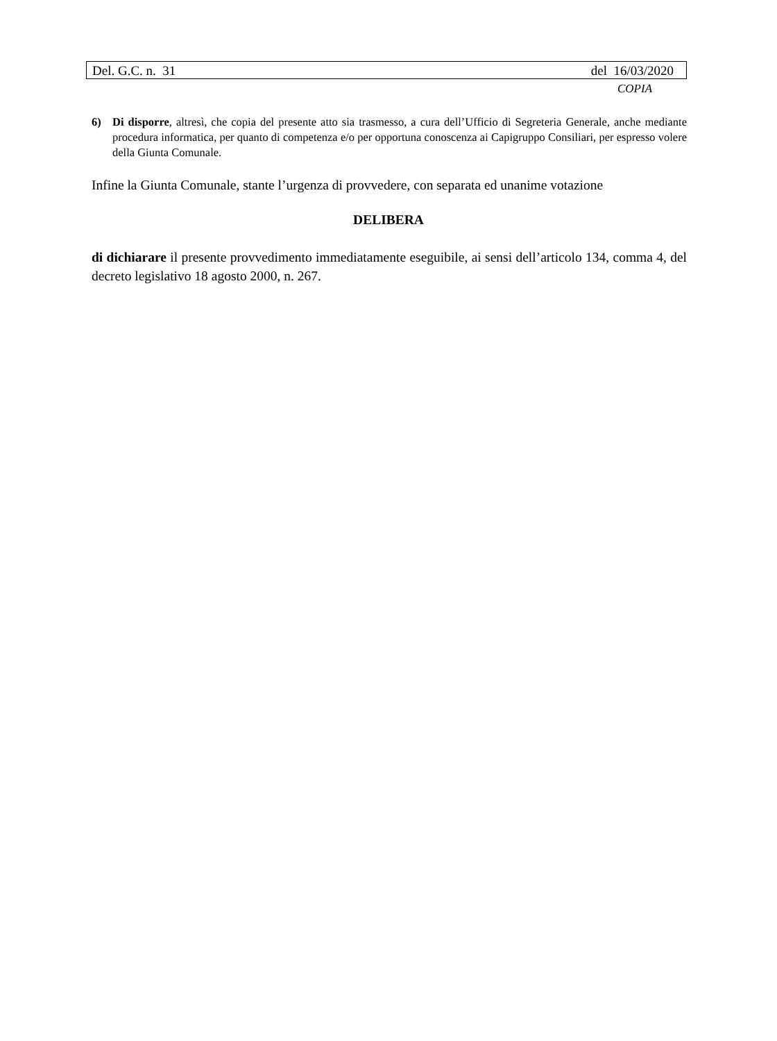Del. G.C. n. 31 del 16/03/2020
COPIA
6) Di disporre, altresì, che copia del presente atto sia trasmesso, a cura dell’Ufficio di Segreteria Generale, anche mediante procedura informatica, per quanto di competenza e/o per opportuna conoscenza ai Capigruppo Consiliari, per espresso volere della Giunta Comunale.
Infine la Giunta Comunale, stante l’urgenza di provvedere, con separata ed unanime votazione
DELIBERA
di dichiarare il presente provvedimento immediatamente eseguibile, ai sensi dell’articolo 134, comma 4, del decreto legislativo 18 agosto 2000, n. 267.